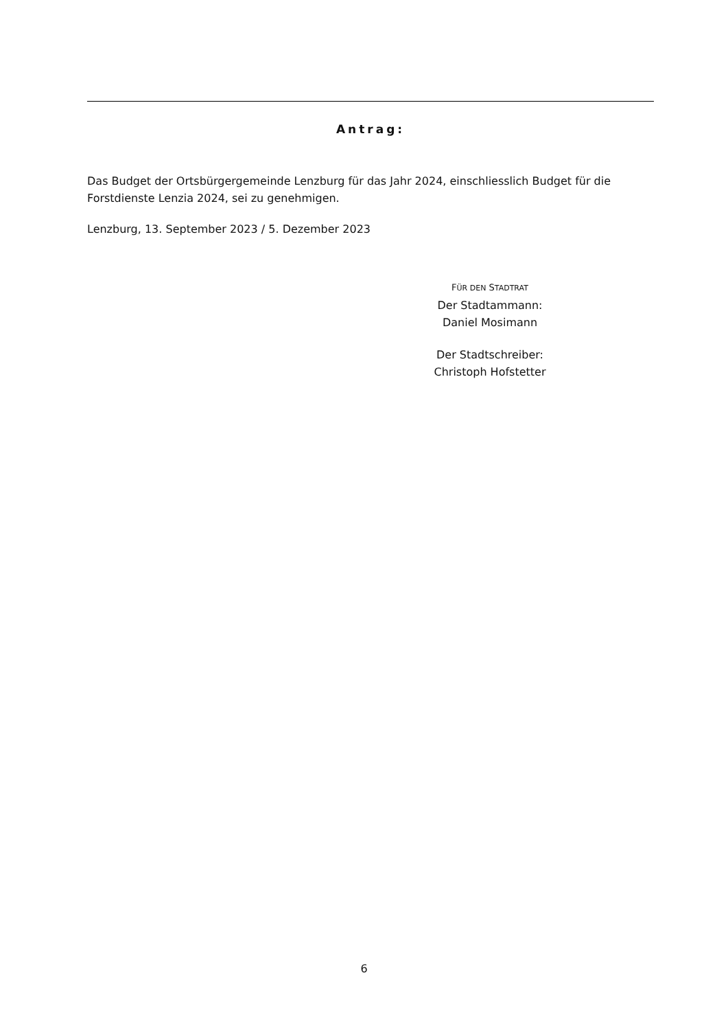Antrag:
Das Budget der Ortsbürgergemeinde Lenzburg für das Jahr 2024, einschliesslich Budget für die Forstdienste Lenzia 2024, sei zu genehmigen.
Lenzburg, 13. September 2023 / 5. Dezember 2023
FÜR DEN STADTRAT
Der Stadtammann:
Daniel Mosimann
Der Stadtschreiber:
Christoph Hofstetter
6